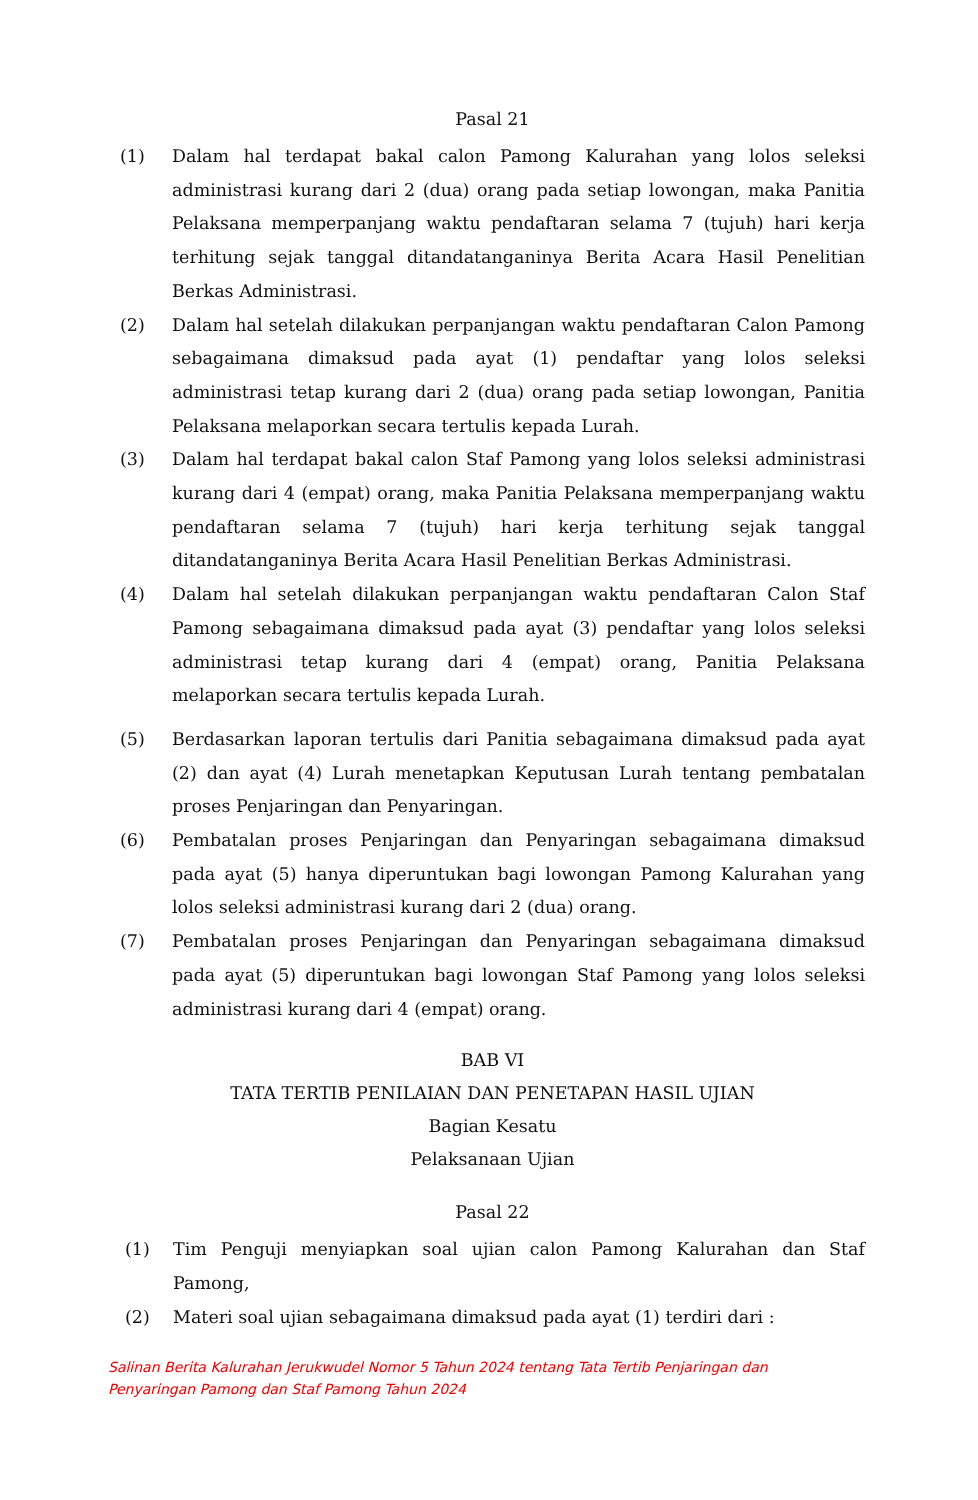Pasal 21
(1) Dalam hal terdapat bakal calon Pamong Kalurahan yang lolos seleksi administrasi kurang dari 2 (dua) orang pada setiap lowongan, maka Panitia Pelaksana memperpanjang waktu pendaftaran selama 7 (tujuh) hari kerja terhitung sejak tanggal ditandatanganinya Berita Acara Hasil Penelitian Berkas Administrasi.
(2) Dalam hal setelah dilakukan perpanjangan waktu pendaftaran Calon Pamong sebagaimana dimaksud pada ayat (1) pendaftar yang lolos seleksi administrasi tetap kurang dari 2 (dua) orang pada setiap lowongan, Panitia Pelaksana melaporkan secara tertulis kepada Lurah.
(3) Dalam hal terdapat bakal calon Staf Pamong yang lolos seleksi administrasi kurang dari 4 (empat) orang, maka Panitia Pelaksana memperpanjang waktu pendaftaran selama 7 (tujuh) hari kerja terhitung sejak tanggal ditandatanganinya Berita Acara Hasil Penelitian Berkas Administrasi.
(4) Dalam hal setelah dilakukan perpanjangan waktu pendaftaran Calon Staf Pamong sebagaimana dimaksud pada ayat (3) pendaftar yang lolos seleksi administrasi tetap kurang dari 4 (empat) orang, Panitia Pelaksana melaporkan secara tertulis kepada Lurah.
(5) Berdasarkan laporan tertulis dari Panitia sebagaimana dimaksud pada ayat (2) dan ayat (4) Lurah menetapkan Keputusan Lurah tentang pembatalan proses Penjaringan dan Penyaringan.
(6) Pembatalan proses Penjaringan dan Penyaringan sebagaimana dimaksud pada ayat (5) hanya diperuntukan bagi lowongan Pamong Kalurahan yang lolos seleksi administrasi kurang dari 2 (dua) orang.
(7) Pembatalan proses Penjaringan dan Penyaringan sebagaimana dimaksud pada ayat (5) diperuntukan bagi lowongan Staf Pamong yang lolos seleksi administrasi kurang dari 4 (empat) orang.
BAB VI
TATA TERTIB PENILAIAN DAN PENETAPAN HASIL UJIAN
Bagian Kesatu
Pelaksanaan Ujian
Pasal 22
(1) Tim Penguji menyiapkan soal ujian calon Pamong Kalurahan dan Staf Pamong,
(2) Materi soal ujian sebagaimana dimaksud pada ayat (1) terdiri dari :
Salinan Berita Kalurahan Jerukwudel Nomor 5 Tahun 2024 tentang Tata Tertib Penjaringan dan
Penyaringan Pamong dan Staf Pamong Tahun 2024